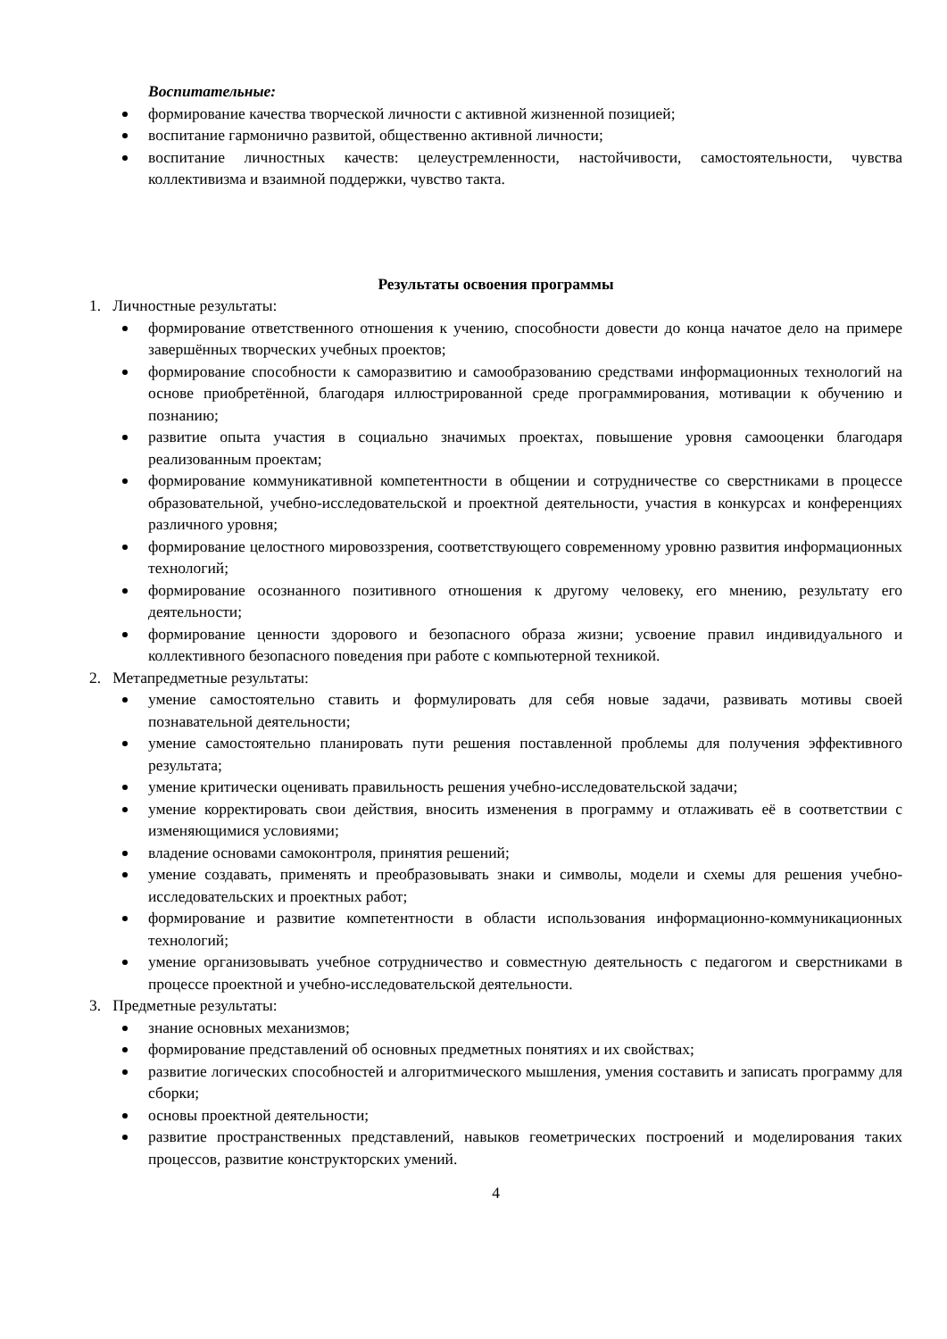Воспитательные:
формирование качества творческой личности с активной жизненной позицией;
воспитание гармонично развитой, общественно активной личности;
воспитание личностных качеств: целеустремленности, настойчивости, самостоятельности, чувства коллективизма и взаимной поддержки, чувство такта.
Результаты освоения программы
1. Личностные результаты:
формирование ответственного отношения к учению, способности довести до конца начатое дело на примере завершённых творческих учебных проектов;
формирование способности к саморазвитию и самообразованию средствами информационных технологий на основе приобретённой, благодаря иллюстрированной среде программирования, мотивации к обучению и познанию;
развитие опыта участия в социально значимых проектах, повышение уровня самооценки благодаря реализованным проектам;
формирование коммуникативной компетентности в общении и сотрудничестве со сверстниками в процессе образовательной, учебно-исследовательской и проектной деятельности, участия в конкурсах и конференциях различного уровня;
формирование целостного мировоззрения, соответствующего современному уровню развития информационных технологий;
формирование осознанного позитивного отношения к другому человеку, его мнению, результату его деятельности;
формирование ценности здорового и безопасного образа жизни; усвоение правил индивидуального и коллективного безопасного поведения при работе с компьютерной техникой.
2. Метапредметные результаты:
умение самостоятельно ставить и формулировать для себя новые задачи, развивать мотивы своей познавательной деятельности;
умение самостоятельно планировать пути решения поставленной проблемы для получения эффективного результата;
умение критически оценивать правильность решения учебно-исследовательской задачи;
умение корректировать свои действия, вносить изменения в программу и отлаживать её в соответствии с изменяющимися условиями;
владение основами самоконтроля, принятия решений;
умение создавать, применять и преобразовывать знаки и символы, модели и схемы для решения учебно-исследовательских и проектных работ;
формирование и развитие компетентности в области использования информационно-коммуникационных технологий;
умение организовывать учебное сотрудничество и совместную деятельность с педагогом и сверстниками в процессе проектной и учебно-исследовательской деятельности.
3. Предметные результаты:
знание основных механизмов;
формирование представлений об основных предметных понятиях и их свойствах;
развитие логических способностей и алгоритмического мышления, умения составить и записать программу для сборки;
основы проектной деятельности;
развитие пространственных представлений, навыков геометрических построений и моделирования таких процессов, развитие конструкторских умений.
4